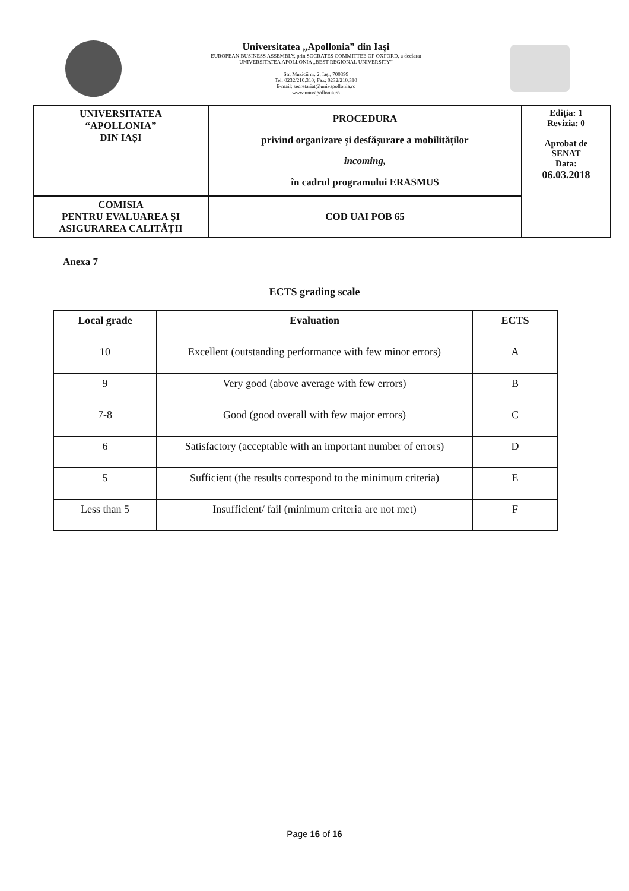Universitatea „Apollonia” din Iași
EUROPEAN BUSINESS ASSEMBLY, prin SOCRATES COMMITTEE OF OXFORD, a declarat
UNIVERSITATEA APOLLONIA „BEST REGIONAL UNIVERSITY”
Str. Muzicii nr. 2, Iași, 700399
Tel: 0232/210.310; Fax: 0232/210.310
E-mail: secretariat@univapollonia.ro
www.univapollonia.ro
| UNIVERSITATEA “APOLLONIA” DIN IAȘI | PROCEDURA privind organizare și desfășurare a mobilităților incoming, în cadrul programului ERASMUS | Ediția: 1 Revizia: 0 Aprobat de SENAT Data: 06.03.2018 |
| COMISIA PENTRU EVALUAREA ȘI ASIGURAREA CALITĂȚII | COD UAI POB 65 | |
Anexa 7
ECTS grading scale
| Local grade | Evaluation | ECTS |
| --- | --- | --- |
| 10 | Excellent (outstanding performance with few minor errors) | A |
| 9 | Very good (above average with few errors) | B |
| 7-8 | Good (good overall with few major errors) | C |
| 6 | Satisfactory (acceptable with an important number of errors) | D |
| 5 | Sufficient (the results correspond to the minimum criteria) | E |
| Less than 5 | Insufficient/ fail (minimum criteria are not met) | F |
Page 16 of 16